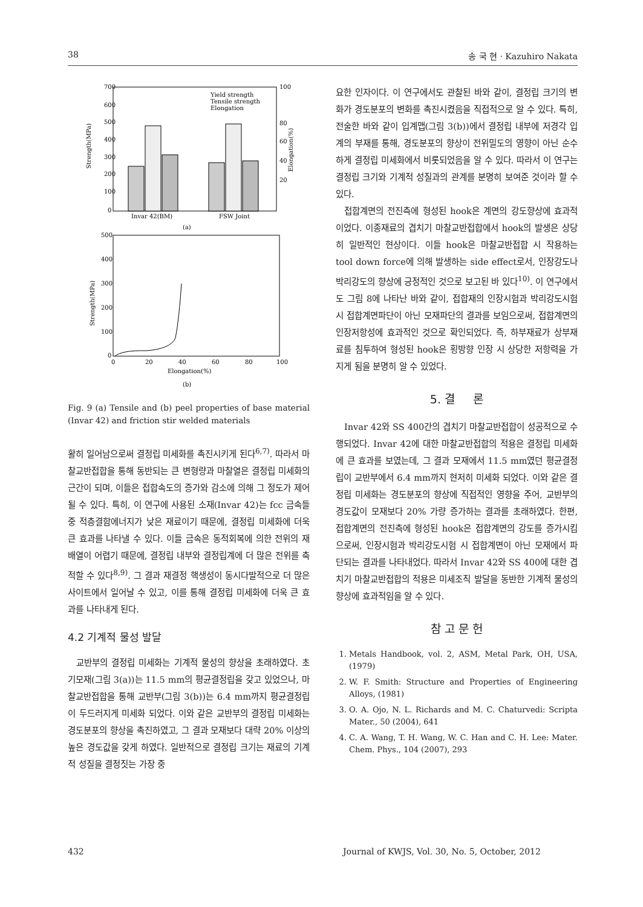38 송 국 현 · Kazuhiro Nakata
700
600
500
400
300
200
100
0
100
80
60
40
20
Strength(MPa)
Elongation(%)
Yield strength
Tensile strength
Elongation
Invar 42(BM)
FSW Joint
(a)
500
400
300
200
100
0
Strength(MPa)
0
20
40
60
80
100
Elongation(%)
(b)
Fig. 9 (a) Tensile and (b) peel properties of base material (Invar 42) and friction stir welded materials
활히 일어남으로써 결정립 미세화를 촉진시키게 된다<sup>6,7)</sup>. 따라서 마찰교반접합을 통해 동반되는 큰 변형량과 마찰열은 결정립 미세화의 근간이 되며, 이들은 접합속도의 증가와 감소에 의해 그 정도가 제어될 수 있다. 특히, 이 연구에 사용된 소재(Invar 42)는 fcc 금속들 중 적층결함에너지가 낮은 재료이기 때문에, 결정립 미세화에 더욱 큰 효과를 나타낼 수 있다. 이들 금속은 동적회복에 의한 전위의 재배열이 어렵기 때문에, 결정립 내부와 결정립계에 더 많은 전위를 축적할 수 있다<sup>8,9)</sup>. 그 결과 재결정 핵생성이 동시다발적으로 더 많은 사이트에서 일어날 수 있고, 이를 통해 결정립 미세화에 더욱 큰 효과를 나타내게 된다.
4.2 기계적 물성 발달
교반부의 결정립 미세화는 기계적 물성의 향상을 초래하였다. 초기모재(그림 3(a))는 11.5 mm의 평균결정립을 갖고 있었으나, 마찰교반접합을 통해 교반부(그림 3(b))는 6.4 mm까지 평균결정립이 두드러지게 미세화 되었다. 이와 같은 교반부의 결정립 미세화는 경도분포의 향상을 촉진하였고, 그 결과 모재보다 대략 20% 이상의 높은 경도값을 갖게 하였다. 일반적으로 결정립 크기는 재료의 기계적 성질을 결정짓는 가장 중
요한 인자이다. 이 연구에서도 관찰된 바와 같이, 결정립 크기의 변화가 경도분포의 변화를 촉진시켰음을 직접적으로 알 수 있다. 특히, 전술한 바와 같이 입계맵(그림 3(b))에서 결정립 내부에 저경각 입계의 부재를 통해, 경도분포의 향상이 전위밀도의 영향이 아닌 순수하게 결정립 미세화에서 비롯되었음을 알 수 있다. 따라서 이 연구는 결정립 크기와 기계적 성질과의 관계를 분명히 보여준 것이라 할 수 있다.
접합계면의 전진측에 형성된 hook은 계면의 강도향상에 효과적이었다. 이종재료의 겹치기 마찰교반접합에서 hook의 발생은 상당히 일반적인 현상이다. 이들 hook은 마찰교반접합 시 작용하는 tool down force에 의해 발생하는 side effect로서, 인장강도나 박리강도의 향상에 긍정적인 것으로 보고된 바 있다<sup>10)</sup>. 이 연구에서도 그림 8에 나타난 바와 같이, 접합재의 인장시험과 박리강도시험 시 접합계면파단이 아닌 모재파단의 결과를 보임으로써, 접합계면의 인장저항성에 효과적인 것으로 확인되었다. 즉, 하부재료가 상부재료를 침투하여 형성된 hook은 횡방향 인장 시 상당한 저항력을 가지게 됨을 분명히 알 수 있었다.
5. 결 론
Invar 42와 SS 400간의 겹치기 마찰교반접합이 성공적으로 수행되었다. Invar 42에 대한 마찰교반접합의 적용은 결정립 미세화에 큰 효과를 보였는데, 그 결과 모재에서 11.5 mm였던 평균결정립이 교반부에서 6.4 mm까지 현저히 미세화 되었다. 이와 같은 결정립 미세화는 경도분포의 향상에 직접적인 영향을 주어, 교반부의 경도값이 모재보다 20% 가량 증가하는 결과를 초래하였다. 한편, 접합계면의 전진측에 형성된 hook은 접합계면의 강도를 증가시킴으로써, 인장시험과 박리강도시험 시 접합계면이 아닌 모재에서 파단되는 결과를 나타내었다. 따라서 Invar 42와 SS 400에 대한 겹치기 마찰교반접합의 적용은 미세조직 발달을 동반한 기계적 물성의 향상에 효과적임을 알 수 있다.
참 고 문 헌
1. Metals Handbook, vol. 2, ASM, Metal Park, OH, USA, (1979)
2. W. F. Smith: Structure and Properties of Engineering Alloys, (1981)
3. O. A. Ojo, N. L. Richards and M. C. Chaturvedi: Scripta Mater., 50 (2004), 641
4. C. A. Wang, T. H. Wang, W. C. Han and C. H. Lee: Mater. Chem. Phys., 104 (2007), 293
432 Journal of KWJS, Vol. 30, No. 5, October, 2012